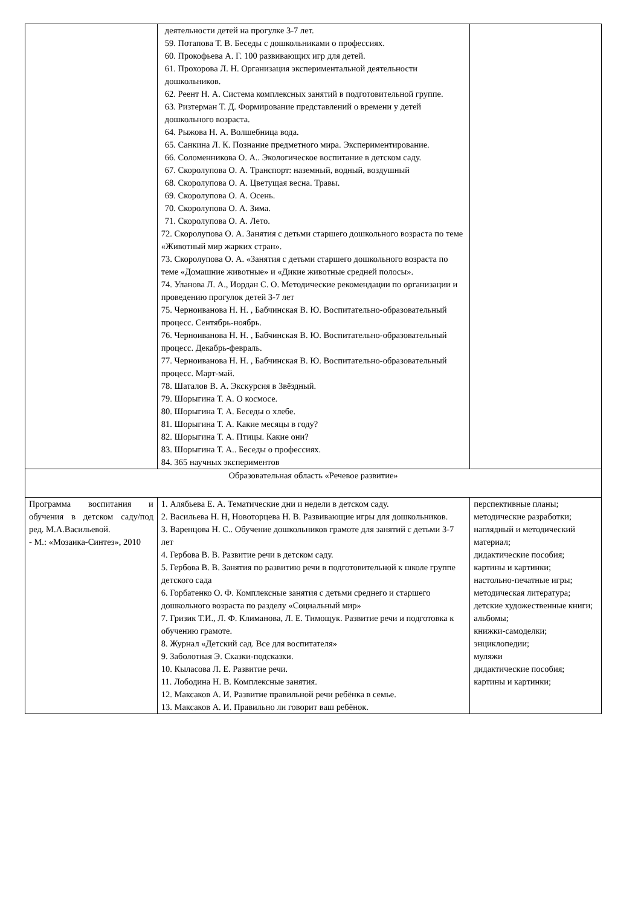| | деятельности детей на прогулке 3-7 лет. 59. Потапова Т. В. Беседы с дошкольниками о профессиях. 60. Прокофьева А. Г. 100 развивающих игр для детей. 61. Прохорова Л. Н. Организация экспериментальной деятельности дошкольников. 62. Реент Н. А. Система комплексных занятий в подготовительной группе. 63. Ризтерман Т. Д. Формирование представлений о времени у детей дошкольного возраста. 64. Рыжова Н. А. Волшебница вода. 65. Санкина Л. К. Познание предметного мира. Экспериментирование. 66. Соломенникова О. А.. Экологическое воспитание в детском саду. 67. Скоролупова О. А. Транспорт: наземный, водный, воздушный 68. Скоролупова О. А. Цветущая весна. Травы. 69. Скоролупова О. А. Осень. 70. Скоролупова О. А. Зима. 71. Скоролупова О. А. Лето. 72. Скоролупова О. А. Занятия с детьми старшего дошкольного возраста по теме «Животный мир жарких стран». 73. Скоролупова О. А. «Занятия с детьми старшего дошкольного возраста по теме «Домашние животные» и «Дикие животные средней полосы». 74. Уланова Л. А., Иордан С. О. Методические рекомендации по организации и проведению прогулок детей 3-7 лет 75. Черноиванова Н. Н. , Бабчинская В. Ю. Воспитательно-образовательный процесс. Сентябрь-ноябрь. 76. Черноиванова Н. Н. , Бабчинская В. Ю. Воспитательно-образовательный процесс. Декабрь-февраль. 77. Черноиванова Н. Н. , Бабчинская В. Ю. Воспитательно-образовательный процесс. Март-май. 78. Шаталов В. А. Экскурсия в Звёздный. 79. Шорыгина Т. А. О космосе. 80. Шорыгина Т. А. Беседы о хлебе. 81. Шорыгина Т. А. Какие месяцы в году? 82. Шорыгина Т. А. Птицы. Какие они? 83. Шорыгина Т. А.. Беседы о профессиях. 84. 365 научных экспериментов | |
| Образовательная область «Речевое развитие» | | |
| Программа воспитания и обучения в детском саду/под ред. М.А.Васильевой. - М.: «Мозаика-Синтез», 2010 | 1. Алябьева Е. А. Тематические дни и недели в детском саду. 2. Васильева Н. Н, Новоторцева Н. В. Развивающие игры для дошкольников. 3. Варенцова Н. С.. Обучение дошкольников грамоте для занятий с детьми 3-7 лет 4. Гербова В. В. Развитие речи в детском саду. 5. Гербова В. В. Занятия по развитию речи в подготовительной к школе группе детского сада 6. Горбатенко О. Ф. Комплексные занятия с детьми среднего и старшего дошкольного возраста по разделу «Социальный мир» 7. Гризик Т.И., Л. Ф. Климанова, Л. Е. Тимощук. Развитие речи и подготовка к обучению грамоте. 8. Журнал «Детский сад. Все для воспитателя» 9. Заболотная Э. Сказки-подсказки. 10. Кыласова Л. Е. Развитие речи. 11. Лободина Н. В. Комплексные занятия. 12. Максаков А. И. Развитие правильной речи ребёнка в семье. 13. Максаков А. И. Правильно ли говорит ваш ребёнок. | перспективные планы; методические разработки; наглядный и методический материал; дидактические пособия; картины и картинки; настольно-печатные игры; методическая литература; детские художественные книги; альбомы; книжки-самоделки; энциклопедии; муляжи дидактические пособия; картины и картинки; |